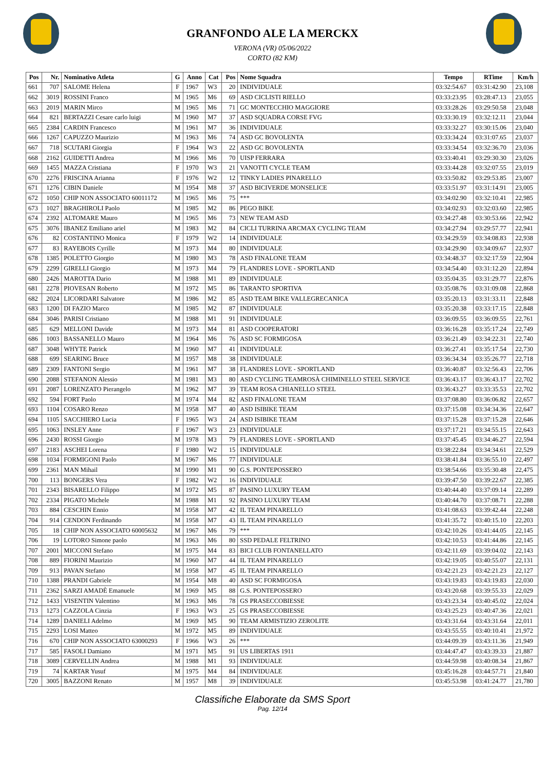GRANFONDO ALE LA MERCKX
VERONA (VR) 05/06/2022
CORTO (82 KM)
| Pos | Nr. | Nominativo Atleta | G | Anno | Cat | Pos | Nome Squadra | Tempo | RTime | Km/h |
| --- | --- | --- | --- | --- | --- | --- | --- | --- | --- | --- |
| 661 | 707 | SALOME Helena | F | 1967 | W3 | 20 | INDIVIDUALE | 03:32:54.67 | 03:31:42.90 | 23,108 |
| 662 | 3019 | ROSSINI Franco | M | 1965 | M6 | 69 | ASD CICLISTI RIELLO | 03:33:23.95 | 03:28:47.13 | 23,055 |
| 663 | 2019 | MARIN Mirco | M | 1965 | M6 | 71 | GC MONTECCHIO MAGGIORE | 03:33:28.26 | 03:29:50.58 | 23,048 |
| 664 | 821 | BERTAZZI Cesare carlo luigi | M | 1960 | M7 | 37 | ASD SQUADRA CORSE FVG | 03:33:30.19 | 03:32:12.11 | 23,044 |
| 665 | 2384 | CARDIN Francesco | M | 1961 | M7 | 36 | INDIVIDUALE | 03:33:32.27 | 03:30:15.06 | 23,040 |
| 666 | 1267 | CAPUZZO Maurizio | M | 1963 | M6 | 74 | ASD GC BOVOLENTA | 03:33:34.24 | 03:31:07.65 | 23,037 |
| 667 | 718 | SCUTARI Giorgia | F | 1964 | W3 | 22 | ASD GC BOVOLENTA | 03:33:34.54 | 03:32:36.70 | 23,036 |
| 668 | 2162 | GUIDETTI Andrea | M | 1966 | M6 | 70 | UISP FERRARA | 03:33:40.41 | 03:29:30.30 | 23,026 |
| 669 | 1455 | MAZZA Cristiana | F | 1970 | W3 | 21 | VANOTTI CYCLE TEAM | 03:33:44.28 | 03:32:07.55 | 23,019 |
| 670 | 2276 | FRISCINA Arianna | F | 1976 | W2 | 12 | TINKY LADIES PINARELLO | 03:33:50.82 | 03:29:53.85 | 23,007 |
| 671 | 1276 | CIBIN Daniele | M | 1954 | M8 | 37 | ASD BICIVERDE MONSELICE | 03:33:51.97 | 03:31:14.91 | 23,005 |
| 672 | 1050 | CHIP NON ASSOCIATO 60011172 | M | 1965 | M6 | 75 | *** | 03:34:02.90 | 03:32:10.41 | 22,985 |
| 673 | 1027 | BRAGHIROLI Paolo | M | 1985 | M2 | 86 | PEGO BIKE | 03:34:02.93 | 03:32:03.60 | 22,985 |
| 674 | 2392 | ALTOMARE Mauro | M | 1965 | M6 | 73 | NEW TEAM ASD | 03:34:27.48 | 03:30:53.66 | 22,942 |
| 675 | 3076 | IBANEZ Emiliano ariel | M | 1983 | M2 | 84 | CICLI TURRINA ARCMAX CYCLING TEAM | 03:34:27.94 | 03:29:57.77 | 22,941 |
| 676 | 82 | COSTANTINO Monica | F | 1979 | W2 | 14 | INDIVIDUALE | 03:34:29.59 | 03:34:08.83 | 22,938 |
| 677 | 83 | RAYEBOIS Cyrille | M | 1973 | M4 | 80 | INDIVIDUALE | 03:34:29.90 | 03:34:09.67 | 22,937 |
| 678 | 1385 | POLETTO Giorgio | M | 1980 | M3 | 78 | ASD FINALONE TEAM | 03:34:48.37 | 03:32:17.59 | 22,904 |
| 679 | 2299 | GIRELLI Giorgio | M | 1973 | M4 | 79 | FLANDRES LOVE - SPORTLAND | 03:34:54.40 | 03:31:12.20 | 22,894 |
| 680 | 2426 | MAROTTA Dario | M | 1988 | M1 | 89 | INDIVIDUALE | 03:35:04.35 | 03:31:29.77 | 22,876 |
| 681 | 2278 | PIOVESAN Roberto | M | 1972 | M5 | 86 | TARANTO SPORTIVA | 03:35:08.76 | 03:31:09.08 | 22,868 |
| 682 | 2024 | LICORDARI Salvatore | M | 1986 | M2 | 85 | ASD TEAM BIKE VALLEGRECANICA | 03:35:20.13 | 03:31:33.11 | 22,848 |
| 683 | 1200 | DI FAZIO Marco | M | 1985 | M2 | 87 | INDIVIDUALE | 03:35:20.38 | 03:33:17.15 | 22,848 |
| 684 | 3046 | PARISI Cristiano | M | 1988 | M1 | 91 | INDIVIDUALE | 03:36:09.55 | 03:36:09.55 | 22,761 |
| 685 | 629 | MELLONI Davide | M | 1973 | M4 | 81 | ASD COOPERATORI | 03:36:16.28 | 03:35:17.24 | 22,749 |
| 686 | 1003 | BASSANELLO Mauro | M | 1964 | M6 | 76 | ASD SC FORMIGOSA | 03:36:21.49 | 03:34:22.31 | 22,740 |
| 687 | 3048 | WHYTE Patrick | M | 1960 | M7 | 41 | INDIVIDUALE | 03:36:27.41 | 03:35:17.54 | 22,730 |
| 688 | 699 | SEARING Bruce | M | 1957 | M8 | 38 | INDIVIDUALE | 03:36:34.34 | 03:35:26.77 | 22,718 |
| 689 | 2309 | FANTONI Sergio | M | 1961 | M7 | 38 | FLANDRES LOVE - SPORTLAND | 03:36:40.87 | 03:32:56.43 | 22,706 |
| 690 | 2088 | STEFANON Alessio | M | 1981 | M3 | 80 | ASD CYCLING TEAMROSÀ CHIMINELLO STEEL SERVICE | 03:36:43.17 | 03:36:43.17 | 22,702 |
| 691 | 2087 | LORENZATO Pierangelo | M | 1962 | M7 | 39 | TEAM ROSA CHIANELLO STEEL | 03:36:43.27 | 03:33:35.53 | 22,702 |
| 692 | 594 | FORT Paolo | M | 1974 | M4 | 82 | ASD FINALONE TEAM | 03:37:08.80 | 03:36:06.82 | 22,657 |
| 693 | 1104 | COSARO Renzo | M | 1958 | M7 | 40 | ASD ISIBIKE TEAM | 03:37:15.08 | 03:34:34.36 | 22,647 |
| 694 | 1105 | SACCHIERO Lucia | F | 1965 | W3 | 24 | ASD ISIBIKE TEAM | 03:37:15.28 | 03:37:15.28 | 22,646 |
| 695 | 1063 | INSLEY Anne | F | 1967 | W3 | 23 | INDIVIDUALE | 03:37:17.21 | 03:34:55.15 | 22,643 |
| 696 | 2430 | ROSSI Giorgio | M | 1978 | M3 | 79 | FLANDRES LOVE - SPORTLAND | 03:37:45.45 | 03:34:46.27 | 22,594 |
| 697 | 2183 | ASCHEI Lorena | F | 1980 | W2 | 15 | INDIVIDUALE | 03:38:22.84 | 03:34:34.61 | 22,529 |
| 698 | 1034 | FORMIGONI Paolo | M | 1967 | M6 | 77 | INDIVIDUALE | 03:38:41.84 | 03:36:55.10 | 22,497 |
| 699 | 2361 | MAN Mihail | M | 1990 | M1 | 90 | G.S. PONTEPOSSERO | 03:38:54.66 | 03:35:30.48 | 22,475 |
| 700 | 113 | BONGERS Vera | F | 1982 | W2 | 16 | INDIVIDUALE | 03:39:47.50 | 03:39:22.67 | 22,385 |
| 701 | 2343 | BISARELLO Filippo | M | 1972 | M5 | 87 | PASINO LUXURY TEAM | 03:40:44.40 | 03:37:09.14 | 22,289 |
| 702 | 2334 | PIGATO Michele | M | 1988 | M1 | 92 | PASINO LUXURY TEAM | 03:40:44.70 | 03:37:08.71 | 22,288 |
| 703 | 884 | CESCHIN Ennio | M | 1958 | M7 | 42 | IL TEAM PINARELLO | 03:41:08.63 | 03:39:42.44 | 22,248 |
| 704 | 914 | CENDON Ferdinando | M | 1958 | M7 | 43 | IL TEAM PINARELLO | 03:41:35.72 | 03:40:15.10 | 22,203 |
| 705 | 18 | CHIP NON ASSOCIATO 60005632 | M | 1967 | M6 | 79 | *** | 03:42:10.26 | 03:41:44.05 | 22,145 |
| 706 | 19 | LOTORO Simone paolo | M | 1963 | M6 | 80 | SSD PEDALE FELTRINO | 03:42:10.53 | 03:41:44.86 | 22,145 |
| 707 | 2001 | MICCONI Stefano | M | 1975 | M4 | 83 | BICI CLUB FONTANELLATO | 03:42:11.69 | 03:39:04.02 | 22,143 |
| 708 | 889 | FIORINI Maurizio | M | 1960 | M7 | 44 | IL TEAM PINARELLO | 03:42:19.05 | 03:40:55.07 | 22,131 |
| 709 | 913 | PAVAN Stefano | M | 1958 | M7 | 45 | IL TEAM PINARELLO | 03:42:21.23 | 03:42:21.23 | 22,127 |
| 710 | 1388 | PRANDI Gabriele | M | 1954 | M8 | 40 | ASD SC FORMIGOSA | 03:43:19.83 | 03:43:19.83 | 22,030 |
| 711 | 2362 | SARZI AMADÈ Emanuele | M | 1969 | M5 | 88 | G.S. PONTEPOSSERO | 03:43:20.68 | 03:39:55.33 | 22,029 |
| 712 | 1433 | VISENTIN Valentino | M | 1963 | M6 | 78 | GS PRASECCOBIESSE | 03:43:23.34 | 03:40:45.02 | 22,024 |
| 713 | 1273 | CAZZOLA Cinzia | F | 1963 | W3 | 25 | GS PRASECCOBIESSE | 03:43:25.23 | 03:40:47.36 | 22,021 |
| 714 | 1289 | DANIELI Adelmo | M | 1969 | M5 | 90 | TEAM ARMISTIZIO ZEROLITE | 03:43:31.64 | 03:43:31.64 | 22,011 |
| 715 | 2293 | LOSI Matteo | M | 1972 | M5 | 89 | INDIVIDUALE | 03:43:55.55 | 03:40:10.41 | 21,972 |
| 716 | 670 | CHIP NON ASSOCIATO 63000293 | F | 1966 | W3 | 26 | *** | 03:44:09.39 | 03:43:11.36 | 21,949 |
| 717 | 585 | FASOLI Damiano | M | 1971 | M5 | 91 | US LIBERTAS 1911 | 03:44:47.47 | 03:43:39.33 | 21,887 |
| 718 | 3089 | CERVELLIN Andrea | M | 1988 | M1 | 93 | INDIVIDUALE | 03:44:59.98 | 03:40:08.34 | 21,867 |
| 719 | 74 | KARTAR Yusuf | M | 1975 | M4 | 84 | INDIVIDUALE | 03:45:16.28 | 03:44:57.71 | 21,840 |
| 720 | 3005 | BAZZONI Renato | M | 1957 | M8 | 39 | INDIVIDUALE | 03:45:53.98 | 03:41:24.77 | 21,780 |
Classifiche Elaborate da SMS Sport
Pag. 12/14